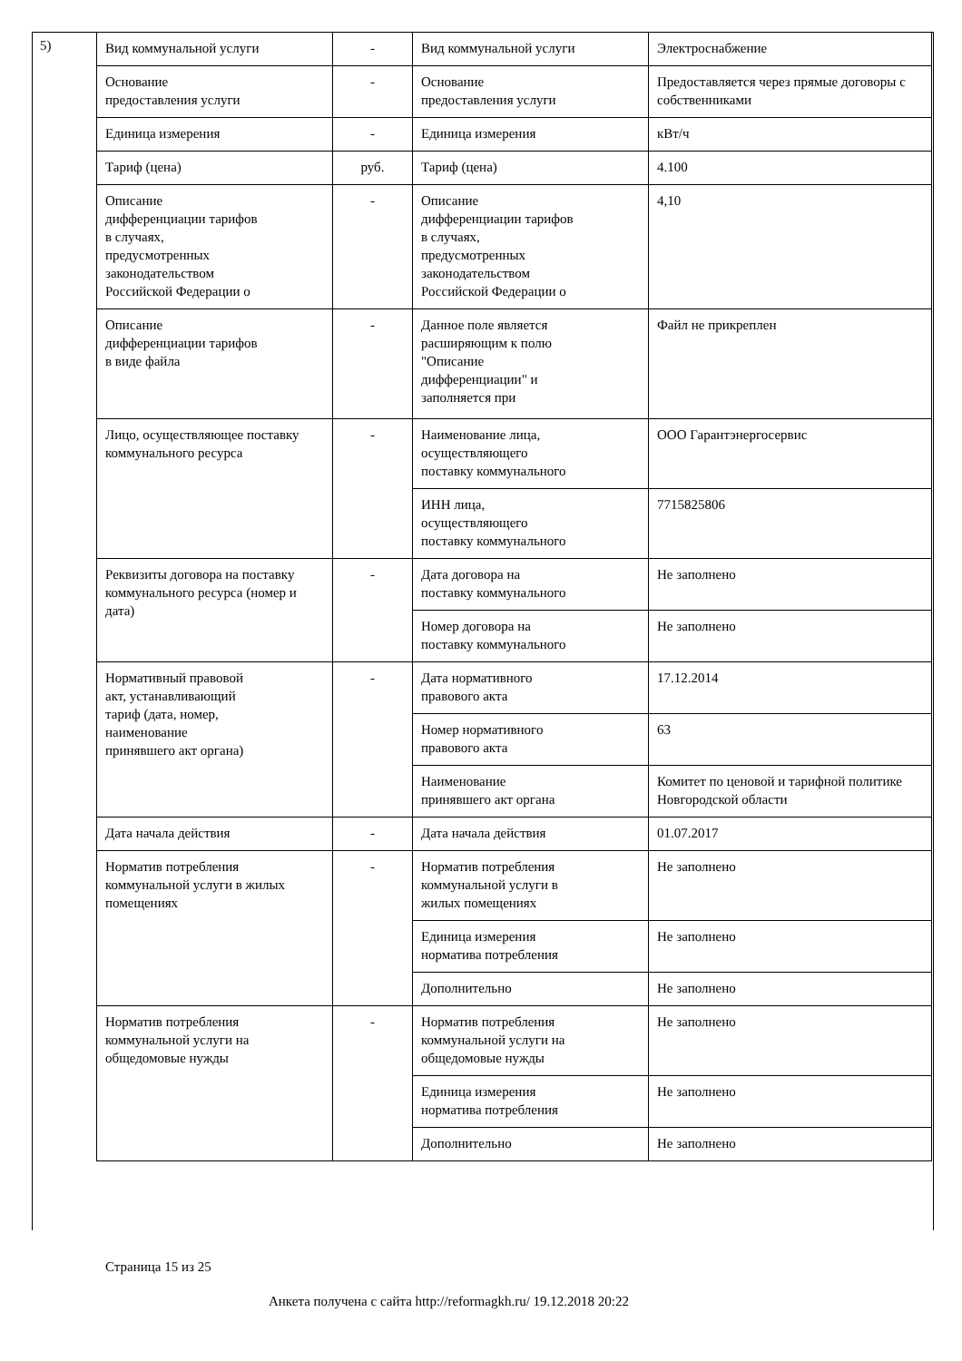5)
| Вид коммунальной услуги | - | Вид коммунальной услуги | Электроснабжение |
| Основание предоставления услуги | - | Основание предоставления услуги | Предоставляется через прямые договоры с собственниками |
| Единица измерения | - | Единица измерения | кВт/ч |
| Тариф (цена) | руб. | Тариф (цена) | 4.100 |
| Описание дифференциации тарифов в случаях, предусмотренных законодательством Российской Федерации о | - | Описание дифференциации тарифов в случаях, предусмотренных законодательством Российской Федерации о | 4,10 |
| Описание дифференциации тарифов в виде файла | - | Данное поле является расширяющим к полю "Описание дифференциации" и заполняется при | Файл не прикреплен |
| Лицо, осуществляющее поставку коммунального ресурса | - | Наименование лица, осуществляющего поставку коммунального | ООО Гарантэнергосервис |
| | | ИНН лица, осуществляющего поставку коммунального | 7715825806 |
| Реквизиты договора на поставку коммунального ресурса (номер и дата) | - | Дата договора на поставку коммунального | Не заполнено |
| | | Номер договора на поставку коммунального | Не заполнено |
| Нормативный правовой акт, устанавливающий тариф (дата, номер, наименование принявшего акт органа) | - | Дата нормативного правового акта | 17.12.2014 |
| | | Номер нормативного правового акта | 63 |
| | | Наименование принявшего акт органа | Комитет по ценовой и тарифной политике Новгородской области |
| Дата начала действия | - | Дата начала действия | 01.07.2017 |
| Норматив потребления коммунальной услуги в жилых помещениях | - | Норматив потребления коммунальной услуги в жилых помещениях | Не заполнено |
| | | Единица измерения норматива потребления | Не заполнено |
| | | Дополнительно | Не заполнено |
| Норматив потребления коммунальной услуги на общедомовые нужды | - | Норматив потребления коммунальной услуги на общедомовые нужды | Не заполнено |
| | | Единица измерения норматива потребления | Не заполнено |
| | | Дополнительно | Не заполнено |
Страница 15 из 25
Анкета получена с сайта http://reformagkh.ru/ 19.12.2018 20:22